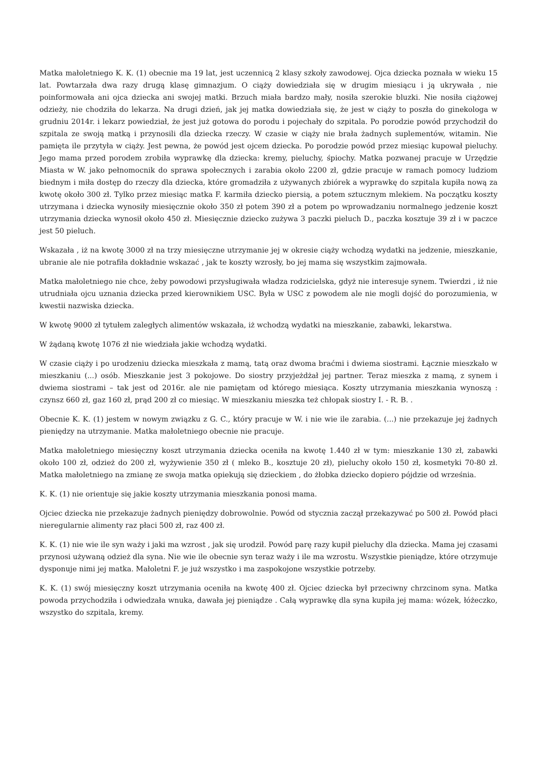Matka małoletniego K. K. (1) obecnie ma 19 lat, jest uczennicą 2 klasy szkoły zawodowej. Ojca dziecka poznała w wieku 15 lat. Powtarzała dwa razy drugą klasę gimnazjum. O ciąży dowiedziała się w drugim miesiącu i ją ukrywała , nie poinformowała ani ojca dziecka ani swojej matki. Brzuch miała bardzo mały, nosiła szerokie bluzki. Nie nosiła ciążowej odzieży, nie chodziła do lekarza. Na drugi dzień, jak jej matka dowiedziała się, że jest w ciąży to poszła do ginekologa w grudniu 2014r. i lekarz powiedział, że jest już gotowa do porodu i pojechały do szpitala. Po porodzie powód przychodził do szpitala ze swoją matką i przynosili dla dziecka rzeczy. W czasie w ciąży nie brała żadnych suplementów, witamin. Nie pamięta ile przytyła w ciąży. Jest pewna, że powód jest ojcem dziecka. Po porodzie powód przez miesiąc kupował pieluchy. Jego mama przed porodem zrobiła wyprawkę dla dziecka: kremy, pieluchy, śpiochy. Matka pozwanej pracuje w Urzędzie Miasta w W. jako pełnomocnik do sprawa społecznych i zarabia około 2200 zł, gdzie pracuje w ramach pomocy ludziom biednym i miła dostęp do rzeczy dla dziecka, które gromadziła z używanych zbiórek a wyprawkę do szpitala kupiła nową za kwotę około 300 zł. Tylko przez miesiąc matka F. karmiła dziecko piersią, a potem sztucznym mlekiem. Na początku koszty utrzymana i dziecka wynosiły miesięcznie około 350 zł potem 390 zł a potem po wprowadzaniu normalnego jedzenie koszt utrzymania dziecka wynosił około 450 zł. Miesięcznie dziecko zużywa 3 paczki pieluch D., paczka kosztuje 39 zł i w paczce jest 50 pieluch.
Wskazała , iż na kwotę 3000 zł na trzy miesięczne utrzymanie jej w okresie ciąży wchodzą wydatki na jedzenie, mieszkanie, ubranie ale nie potrafiła dokładnie wskazać , jak te koszty wzrosły, bo jej mama się wszystkim zajmowała.
Matka małoletniego nie chce, żeby powodowi przysługiwała władza rodzicielska, gdyż nie interesuje synem. Twierdzi , iż nie utrudniała ojcu uznania dziecka przed kierownikiem USC. Była w USC z powodem ale nie mogli dojść do porozumienia, w kwestii nazwiska dziecka.
W kwotę 9000 zł tytułem zaległych alimentów wskazała, iż wchodzą wydatki na mieszkanie, zabawki, lekarstwa.
W żądaną kwotę 1076 zł nie wiedziała jakie wchodzą wydatki.
W czasie ciąży i po urodzeniu dziecka mieszkała z mamą, tatą oraz dwoma braćmi i dwiema siostrami. Łącznie mieszkało w mieszkaniu (...) osób. Mieszkanie jest 3 pokojowe. Do siostry przyjeżdżał jej partner. Teraz mieszka z mamą, z synem i dwiema siostrami – tak jest od 2016r. ale nie pamiętam od którego miesiąca. Koszty utrzymania mieszkania wynoszą : czynsz 660 zł, gaz 160 zł, prąd 200 zł co miesiąc. W mieszkaniu mieszka też chłopak siostry I. - R. B. .
Obecnie K. K. (1) jestem w nowym związku z G. C., który pracuje w W. i nie wie ile zarabia. (...) nie przekazuje jej żadnych pieniędzy na utrzymanie. Matka małoletniego obecnie nie pracuje.
Matka małoletniego miesięczny koszt utrzymania dziecka oceniła na kwotę 1.440 zł w tym: mieszkanie 130 zł, zabawki około 100 zł, odzież do 200 zł, wyżywienie 350 zł ( mleko B., kosztuje 20 zł), pieluchy około 150 zł, kosmetyki 70-80 zł. Matka małoletniego na zmianę ze swoja matka opiekują się dzieckiem , do żłobka dziecko dopiero pójdzie od września.
K. K. (1) nie orientuje się jakie koszty utrzymania mieszkania ponosi mama.
Ojciec dziecka nie przekazuje żadnych pieniędzy dobrowolnie. Powód od stycznia zaczął przekazywać po 500 zł. Powód płaci nieregularnie alimenty raz płaci 500 zł, raz 400 zł.
K. K. (1) nie wie ile syn waży i jaki ma wzrost , jak się urodził. Powód parę razy kupił pieluchy dla dziecka. Mama jej czasami przynosi używaną odzież dla syna. Nie wie ile obecnie syn teraz waży i ile ma wzrostu. Wszystkie pieniądze, które otrzymuje dysponuje nimi jej matka. Małoletni F. je już wszystko i ma zaspokojone wszystkie potrzeby.
K. K. (1) swój miesięczny koszt utrzymania oceniła na kwotę 400 zł. Ojciec dziecka był przeciwny chrzcinom syna. Matka powoda przychodziła i odwiedzała wnuka, dawała jej pieniądze . Całą wyprawkę dla syna kupiła jej mama: wózek, łóżeczko, wszystko do szpitala, kremy.